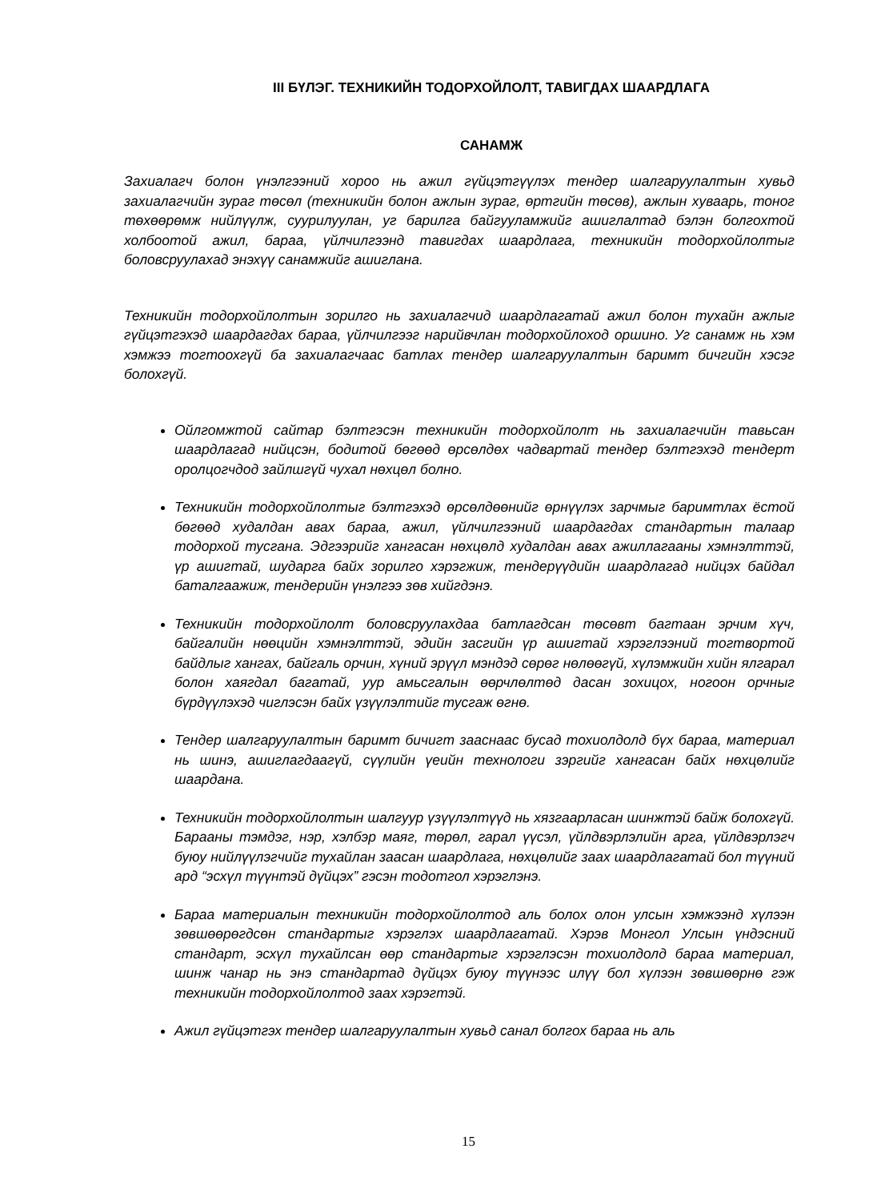III БҮЛЭГ. ТЕХНИКИЙН ТОДОРХОЙЛОЛТ, ТАВИГДАХ ШААРДЛАГА
САНАМЖ
Захиалагч болон үнэлгээний хороо нь ажил гүйцэтгүүлэх тендер шалгаруулалтын хувьд захиалагчийн зураг төсөл (техникийн болон ажлын зураг, өртгийн төсөв), ажлын хуваарь, тоног төхөөрөмж нийлүүлж, суурилуулан, уг барилга байгууламжийг ашиглалтад бэлэн болгохтой холбоотой ажил, бараа, үйлчилгээнд тавигдах шаардлага, техникийн тодорхойлолтыг боловсруулахад энэхүү санамжийг ашиглана.
Техникийн тодорхойлолтын зорилго нь захиалагчид шаардлагатай ажил болон тухайн ажлыг гүйцэтгэхэд шаардагдах бараа, үйлчилгээг нарийвчлан тодорхойлоход оршино. Уг санамж нь хэм хэмжээ тогтоохгүй ба захиалагчаас батлах тендер шалгаруулалтын баримт бичгийн хэсэг болохгүй.
Ойлгомжтой сайтар бэлтгэсэн техникийн тодорхойлолт нь захиалагчийн тавьсан шаардлагад нийцсэн, бодитой бөгөөд өрсөлдөх чадвартай тендер бэлтгэхэд тендерт оролцогчдод зайлшгүй чухал нөхцөл болно.
Техникийн тодорхойлолтыг бэлтгэхэд өрсөлдөөнийг өрнүүлэх зарчмыг баримтлах ёстой бөгөөд худалдан авах бараа, ажил, үйлчилгээний шаардагдах стандартын талаар тодорхой тусгана. Эдгээрийг хангасан нөхцөлд худалдан авах ажиллагааны хэмнэлттэй, үр ашигтай, шударга байх зорилго хэрэгжиж, тендерүүдийн шаардлагад нийцэх байдал баталгаажиж, тендерийн үнэлгээ зөв хийгдэнэ.
Техникийн тодорхойлолт боловсруулахдаа батлагдсан төсөвт багтаан эрчим хүч, байгалийн нөөцийн хэмнэлттэй, эдийн засгийн үр ашигтай хэрэглээний тогтвортой байдлыг хангах, байгаль орчин, хүний эрүүл мэндэд сөрөг нөлөөгүй, хүлэмжийн хийн ялгарал болон хаягдал багатай, уур амьсгалын өөрчлөлтөд дасан зохицох, ногоон орчныг бүрдүүлэхэд чиглэсэн байх үзүүлэлтийг тусгаж өгнө.
Тендер шалгаруулалтын баримт бичигт зааснаас бусад тохиолдолд бүх бараа, материал нь шинэ, ашиглагдаагүй, сүүлийн үеийн технологи зэргийг хангасан байх нөхцөлийг шаардана.
Техникийн тодорхойлолтын шалгуур үзүүлэлтүүд нь хязгаарласан шинжтэй байж болохгүй. Барааны тэмдэг, нэр, хэлбэр маяг, төрөл, гарал үүсэл, үйлдвэрлэлийн арга, үйлдвэрлэгч буюу нийлүүлэгчийг тухайлан заасан шаардлага, нөхцөлийг заах шаардлагатай бол түүний ард “эсхүл түүнтэй дүйцэх” гэсэн тодотгол хэрэглэнэ.
Бараа материалын техникийн тодорхойлолтод аль болох олон улсын хэмжээнд хүлээн зөвшөөрөгдсөн стандартыг хэрэглэх шаардлагатай. Хэрэв Монгол Улсын үндэсний стандарт, эсхүл тухайлсан өөр стандартыг хэрэглэсэн тохиолдолд бараа материал, шинж чанар нь энэ стандартад дүйцэх буюу түүнээс илүү бол хүлээн зөвшөөрнө гэж техникийн тодорхойлолтод заах хэрэгтэй.
Ажил гүйцэтгэх тендер шалгаруулалтын хувьд санал болгох бараа нь аль
15